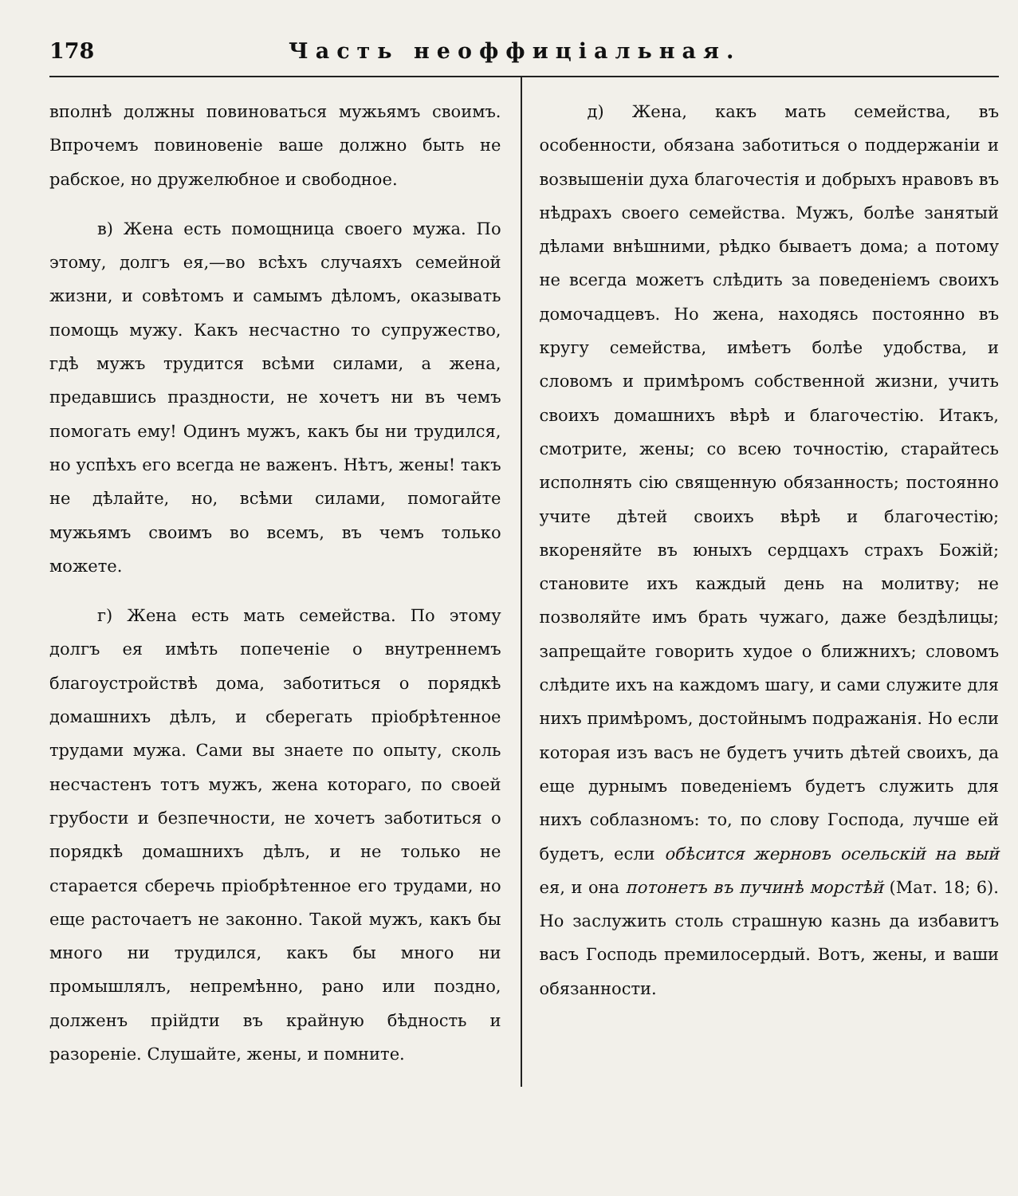178 Часть неоффиціальная.
вполнѣ должны повиноваться мужьямъ своимъ. Впрочемъ повиновеніе ваше должно быть не рабское, но дружелюбное и свободное.
в) Жена есть помощница своего мужа. По этому, долгъ ея,—во всѣхъ случаяхъ семейной жизни, и совѣтомъ и самымъ дѣломъ, оказывать помощь мужу. Какъ несчастно то супружество, гдѣ мужъ трудится всѣми силами, а жена, предавшись праздности, не хочетъ ни въ чемъ помогать ему! Одинъ мужъ, какъ бы ни трудился, но успѣхъ его всегда не важенъ. Нѣтъ, жены! такъ не дѣлайте, но, всѣми силами, помогайте мужьямъ своимъ во всемъ, въ чемъ только можете.
г) Жена есть мать семейства. По этому долгъ ея имѣть попеченіе о внутреннемъ благоустройствѣ дома, заботиться о порядкѣ домашнихъ дѣлъ, и сберегать пріобрѣтенное трудами мужа. Сами вы знаете по опыту, сколь несчастенъ тотъ мужъ, жена котораго, по своей грубости и безпечности, не хочетъ заботиться о порядкѣ домашнихъ дѣлъ, и не только не старается сберечь пріобрѣтенное его трудами, но еще расточаетъ не законно. Такой мужъ, какъ бы много ни трудился, какъ бы много ни промышлялъ, непремѣнно, рано или поздно, долженъ прійдти въ крайную бѣдность и разореніе. Слушайте, жены, и помните.
д) Жена, какъ мать семейства, въ особенности, обязана заботиться о поддержаніи и возвышеніи духа благочестія и добрыхъ нравовъ въ нѣдрахъ своего семейства. Мужъ, болѣе занятый дѣлами внѣшними, рѣдко бываетъ дома; а потому не всегда можетъ слѣдить за поведеніемъ своихъ домочадцевъ. Но жена, находясь постоянно въ кругу семейства, имѣетъ болѣе удобства, и словомъ и примѣромъ собственной жизни, учить своихъ домашнихъ вѣрѣ и благочестію. Итакъ, смотрите, жены; со всею точностію, старайтесь исполнять сію священную обязанность; постоянно учите дѣтей своихъ вѣрѣ и благочестію; вкореняйте въ юныхъ сердцахъ страхъ Божій; становите ихъ каждый день на молитву; не позволяйте имъ брать чужаго, даже бездѣлицы; запрещайте говорить худое о ближнихъ; словомъ слѣдите ихъ на каждомъ шагу, и сами служите для нихъ примѣромъ, достойнымъ подражанія. Но если которая изъ васъ не будетъ учить дѣтей своихъ, да еще дурнымъ поведеніемъ будетъ служить для нихъ соблазномъ: то, по слову Господа, лучше ей будетъ, если обѣсится жерновъ осельскій на вый ея, и она потонетъ въ пучинѣ морстѣй (Мат. 18; 6). Но заслужить столь страшную казнь да избавитъ васъ Господь премилосердый. Вотъ, жены, и ваши обязанности.